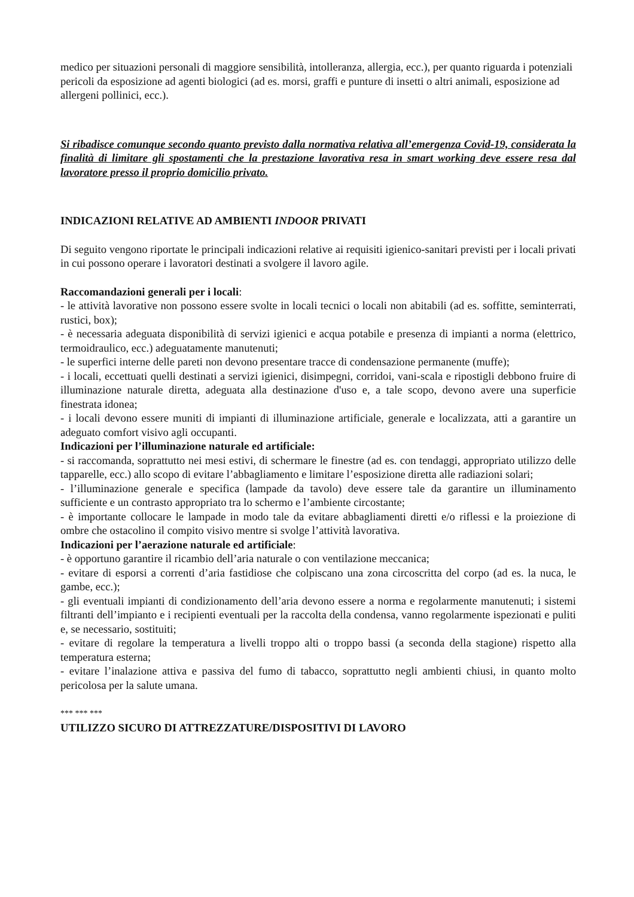medico per situazioni personali di maggiore sensibilità, intolleranza, allergia, ecc.), per quanto riguarda i potenziali pericoli da esposizione ad agenti biologici (ad es. morsi, graffi e punture di insetti o altri animali, esposizione ad allergeni pollinici, ecc.).
Si ribadisce comunque secondo quanto previsto dalla normativa relativa all’emergenza Covid-19, considerata la finalità di limitare gli spostamenti che la prestazione lavorativa resa in smart working deve essere resa dal lavoratore presso il proprio domicilio privato.
INDICAZIONI RELATIVE AD AMBIENTI INDOOR PRIVATI
Di seguito vengono riportate le principali indicazioni relative ai requisiti igienico-sanitari previsti per i locali privati in cui possono operare i lavoratori destinati a svolgere il lavoro agile.
Raccomandazioni generali per i locali:
- le attività lavorative non possono essere svolte in locali tecnici o locali non abitabili (ad es. soffitte, seminterrati, rustici, box);
- è necessaria adeguata disponibilità di servizi igienici e acqua potabile e presenza di impianti a norma (elettrico, termoidraulico, ecc.) adeguatamente manutenuti;
- le superfici interne delle pareti non devono presentare tracce di condensazione permanente (muffe);
- i locali, eccettuati quelli destinati a servizi igienici, disimpegni, corridoi, vani-scala e ripostigli debbono fruire di illuminazione naturale diretta, adeguata alla destinazione d'uso e, a tale scopo, devono avere una superficie finestrata idonea;
- i locali devono essere muniti di impianti di illuminazione artificiale, generale e localizzata, atti a garantire un adeguato comfort visivo agli occupanti.
Indicazioni per l’illuminazione naturale ed artificiale:
- si raccomanda, soprattutto nei mesi estivi, di schermare le finestre (ad es. con tendaggi, appropriato utilizzo delle tapparelle, ecc.) allo scopo di evitare l’abbagliamento e limitare l’esposizione diretta alle radiazioni solari;
- l’illuminazione generale e specifica (lampade da tavolo) deve essere tale da garantire un illuminamento sufficiente e un contrasto appropriato tra lo schermo e l’ambiente circostante;
- è importante collocare le lampade in modo tale da evitare abbagliamenti diretti e/o riflessi e la proiezione di ombre che ostacolino il compito visivo mentre si svolge l’attività lavorativa.
Indicazioni per l’aerazione naturale ed artificiale:
- è opportuno garantire il ricambio dell’aria naturale o con ventilazione meccanica;
- evitare di esporsi a correnti d’aria fastidiose che colpiscano una zona circoscritta del corpo (ad es. la nuca, le gambe, ecc.);
- gli eventuali impianti di condizionamento dell’aria devono essere a norma e regolarmente manutenuti; i sistemi filtranti dell’impianto e i recipienti eventuali per la raccolta della condensa, vanno regolarmente ispezionati e puliti e, se necessario, sostituiti;
- evitare di regolare la temperatura a livelli troppo alti o troppo bassi (a seconda della stagione) rispetto alla temperatura esterna;
- evitare l’inalazione attiva e passiva del fumo di tabacco, soprattutto negli ambienti chiusi, in quanto molto pericolosa per la salute umana.
*** *** ***
UTILIZZO SICURO DI ATTREZZATURE/DISPOSITIVI DI LAVORO